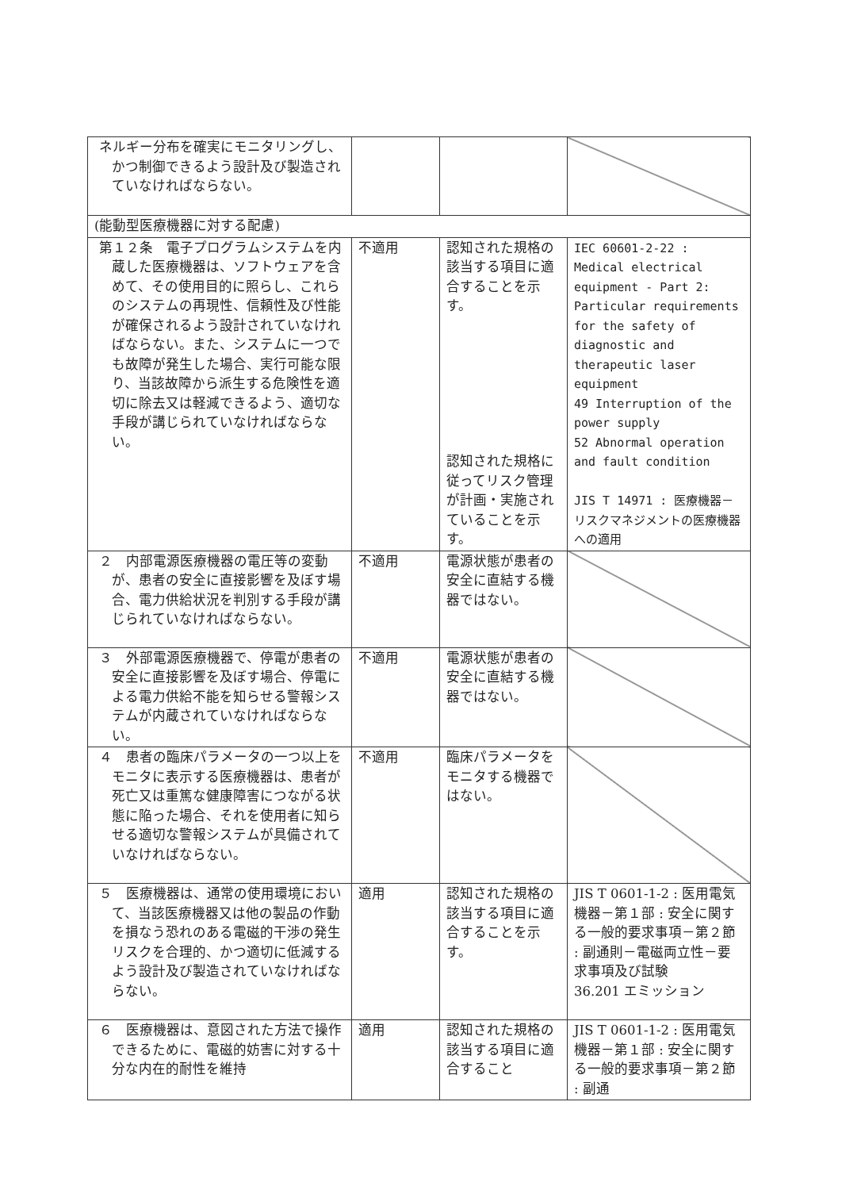| ネルギー分布を確実にモニタリングし、かつ制御できるよう設計及び製造されていなければならない。 | | | |
| (能動型医療機器に対する配慮) | | | |
| 第１２条 電子プログラムシステムを内蔵した医療機器は、ソフトウェアを含めて、その使用目的に照らし、これらのシステムの再現性、信頼性及び性能が確保されるよう設計されていなければならない。また、システムに一つでも故障が発生した場合、実行可能な限り、当該故障から派生する危険性を適切に除去又は軽減できるよう、適切な手段が講じられていなければならない。 | 不適用 | 認知された規格の該当する項目に適合することを示す。 認知された規格に従ってリスク管理が計画・実施されていることを示す。 | IEC 60601-2-22 : Medical electrical equipment - Part 2: Particular requirements for the safety of diagnostic and therapeutic laser equipment 49 Interruption of the power supply 52 Abnormal operation and fault condition JIS T 14971 : 医療機器－リスクマネジメントの医療機器への適用 |
| ２ 内部電源医療機器の電圧等の変動が、患者の安全に直接影響を及ぼす場合、電力供給状況を判別する手段が講じられていなければならない。 | 不適用 | 電源状態が患者の安全に直結する機器ではない。 | |
| ３ 外部電源医療機器で、停電が患者の安全に直接影響を及ぼす場合、停電による電力供給不能を知らせる警報システムが内蔵されていなければならない。 | 不適用 | 電源状態が患者の安全に直結する機器ではない。 | |
| ４ 患者の臨床パラメータの一つ以上をモニタに表示する医療機器は、患者が死亡又は重篤な健康障害につながる状態に陥った場合、それを使用者に知らせる適切な警報システムが具備されていなければならない。 | 不適用 | 臨床パラメータをモニタする機器ではない。 | |
| ５ 医療機器は、通常の使用環境において、当該医療機器又は他の製品の作動を損なう恐れのある電磁的干渉の発生リスクを合理的、かつ適切に低減するよう設計及び製造されていなければならない。 | 適用 | 認知された規格の該当する項目に適合することを示す。 | JIS T 0601-1-2 : 医用電気機器－第１部 : 安全に関する一般的要求事項－第２節 : 副通則－電磁両立性－要求事項及び試験 36.201 エミッション |
| ６ 医療機器は、意図された方法で操作できるために、電磁的妨害に対する十分な内在的耐性を維持 | 適用 | 認知された規格の該当する項目に適合すること | JIS T 0601-1-2 : 医用電気機器－第１部 : 安全に関する一般的要求事項－第２節 : 副通 |